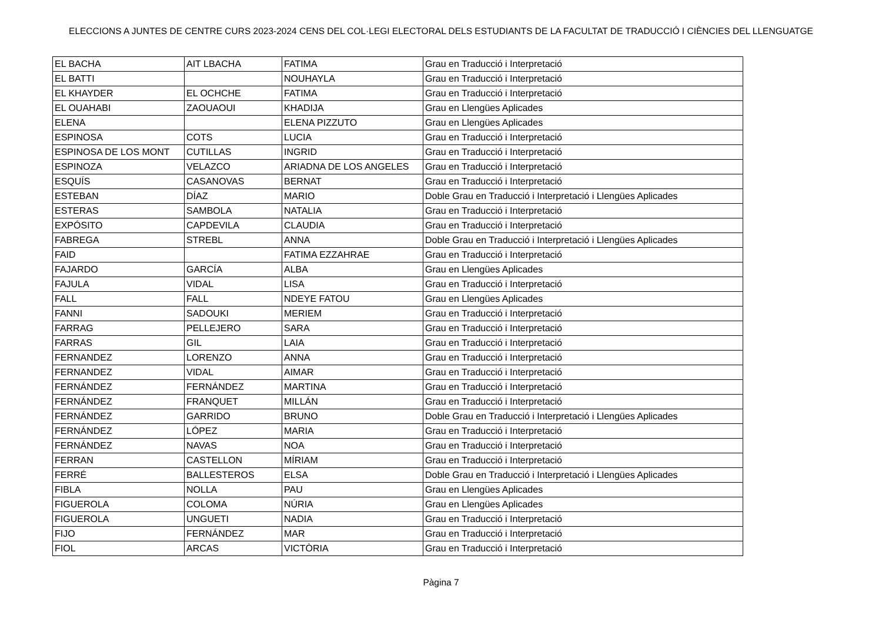ELECCIONS A JUNTES DE CENTRE CURS 2023-2024 CENS DEL COL·LEGI ELECTORAL DELS ESTUDIANTS DE LA FACULTAT DE TRADUCCIÓ I CIÈNCIES DEL LLENGUATGE
| EL BACHA | AIT LBACHA | FATIMA | Grau en Traducció i Interpretació |
| EL BATTI | | NOUHAYLA | Grau en Traducció i Interpretació |
| EL KHAYDER | EL OCHCHE | FATIMA | Grau en Traducció i Interpretació |
| EL OUAHABI | ZAOUAOUI | KHADIJA | Grau en Llengües Aplicades |
| ELENA | | ELENA PIZZUTO | Grau en Llengües Aplicades |
| ESPINOSA | COTS | LUCIA | Grau en Traducció i Interpretació |
| ESPINOSA DE LOS MONT | CUTILLAS | INGRID | Grau en Traducció i Interpretació |
| ESPINOZA | VELAZCO | ARIADNA DE LOS ANGELES | Grau en Traducció i Interpretació |
| ESQUÍS | CASANOVAS | BERNAT | Grau en Traducció i Interpretació |
| ESTEBAN | DÍAZ | MARIO | Doble Grau en Traducció i Interpretació i Llengües Aplicades |
| ESTERAS | SAMBOLA | NATALIA | Grau en Traducció i Interpretació |
| EXPÓSITO | CAPDEVILA | CLAUDIA | Grau en Traducció i Interpretació |
| FABREGA | STREBL | ANNA | Doble Grau en Traducció i Interpretació i Llengües Aplicades |
| FAID | | FATIMA EZZAHRAE | Grau en Traducció i Interpretació |
| FAJARDO | GARCÍA | ALBA | Grau en Llengües Aplicades |
| FAJULA | VIDAL | LISA | Grau en Traducció i Interpretació |
| FALL | FALL | NDEYE FATOU | Grau en Llengües Aplicades |
| FANNI | SADOUKI | MERIEM | Grau en Traducció i Interpretació |
| FARRAG | PELLEJERO | SARA | Grau en Traducció i Interpretació |
| FARRAS | GIL | LAIA | Grau en Traducció i Interpretació |
| FERNANDEZ | LORENZO | ANNA | Grau en Traducció i Interpretació |
| FERNANDEZ | VIDAL | AIMAR | Grau en Traducció i Interpretació |
| FERNÁNDEZ | FERNÁNDEZ | MARTINA | Grau en Traducció i Interpretació |
| FERNÁNDEZ | FRANQUET | MILLÁN | Grau en Traducció i Interpretació |
| FERNÁNDEZ | GARRIDO | BRUNO | Doble Grau en Traducció i Interpretació i Llengües Aplicades |
| FERNÁNDEZ | LÓPEZ | MARIA | Grau en Traducció i Interpretació |
| FERNÁNDEZ | NAVAS | NOA | Grau en Traducció i Interpretació |
| FERRAN | CASTELLON | MÍRIAM | Grau en Traducció i Interpretació |
| FERRÉ | BALLESTEROS | ELSA | Doble Grau en Traducció i Interpretació i Llengües Aplicades |
| FIBLA | NOLLA | PAU | Grau en Llengües Aplicades |
| FIGUEROLA | COLOMA | NÚRIA | Grau en Llengües Aplicades |
| FIGUEROLA | UNGUETI | NADIA | Grau en Traducció i Interpretació |
| FIJO | FERNÁNDEZ | MAR | Grau en Traducció i Interpretació |
| FIOL | ARCAS | VICTÒRIA | Grau en Traducció i Interpretació |
Pàgina 7